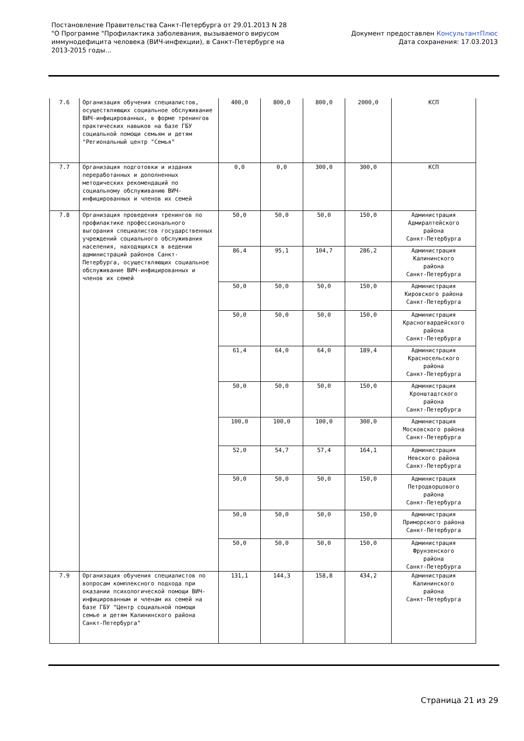Постановление Правительства Санкт-Петербурга от 29.01.2013 N 28
"О Программе "Профилактика заболевания, вызываемого вирусом
иммунодефицита человека (ВИЧ-инфекции), в Санкт-Петербурге на
2013-2015 годы...
Документ предоставлен КонсультантПлюс
Дата сохранения: 17.03.2013
| 7.6 | Организация обучения специалистов, осуществляющих социальное обслуживание ВИЧ-инфицированных, в форме тренингов практических навыков на базе ГБУ социальной помощи семьям и детям "Региональный центр "Семья" | 400,0 | 800,0 | 800,0 | 2000,0 | КСП |
| 7.7 | Организация подготовки и издания переработанных и дополненных методических рекомендаций по социальному обслуживанию ВИЧ-инфицированных и членов их семей | 0,0 | 0,0 | 300,0 | 300,0 | КСП |
| 7.8 | Организация проведения тренингов по профилактике профессионального выгорания специалистов государственных учреждений социального обслуживания населения, находящихся в ведении администраций районов Санкт-Петербурга, осуществляющих социальное обслуживание ВИЧ-инфицированных и членов их семей | 50,0 | 50,0 | 50,0 | 150,0 | Администрация Адмиралтейского района Санкт-Петербурга |
| | | 86,4 | 95,1 | 104,7 | 286,2 | Администрация Калининского района Санкт-Петербурга |
| | | 50,0 | 50,0 | 50,0 | 150,0 | Администрация Кировского района Санкт-Петербурга |
| | | 50,0 | 50,0 | 50,0 | 150,0 | Администрация Красногвардейского района Санкт-Петербурга |
| | | 61,4 | 64,0 | 64,0 | 189,4 | Администрация Красносельского района Санкт-Петербурга |
| | | 50,0 | 50,0 | 50,0 | 150,0 | Администрация Кронштадтского района Санкт-Петербурга |
| | | 100,0 | 100,0 | 100,0 | 300,0 | Администрация Московского района Санкт-Петербурга |
| | | 52,0 | 54,7 | 57,4 | 164,1 | Администрация Невского района Санкт-Петербурга |
| | | 50,0 | 50,0 | 50,0 | 150,0 | Администрация Петродворцового района Санкт-Петербурга |
| | | 50,0 | 50,0 | 50,0 | 150,0 | Администрация Приморского района Санкт-Петербурга |
| | | 50,0 | 50,0 | 50,0 | 150,0 | Администрация Фрунзенского района Санкт-Петербурга |
| 7.9 | Организация обучения специалистов по вопросам комплексного подхода при оказании психологической помощи ВИЧ-инфицированным и членам их семей на базе ГБУ "Центр социальной помощи семье и детям Калининского района Санкт-Петербурга" | 131,1 | 144,3 | 158,8 | 434,2 | Администрация Калининского района Санкт-Петербурга |
Страница 21 из 29